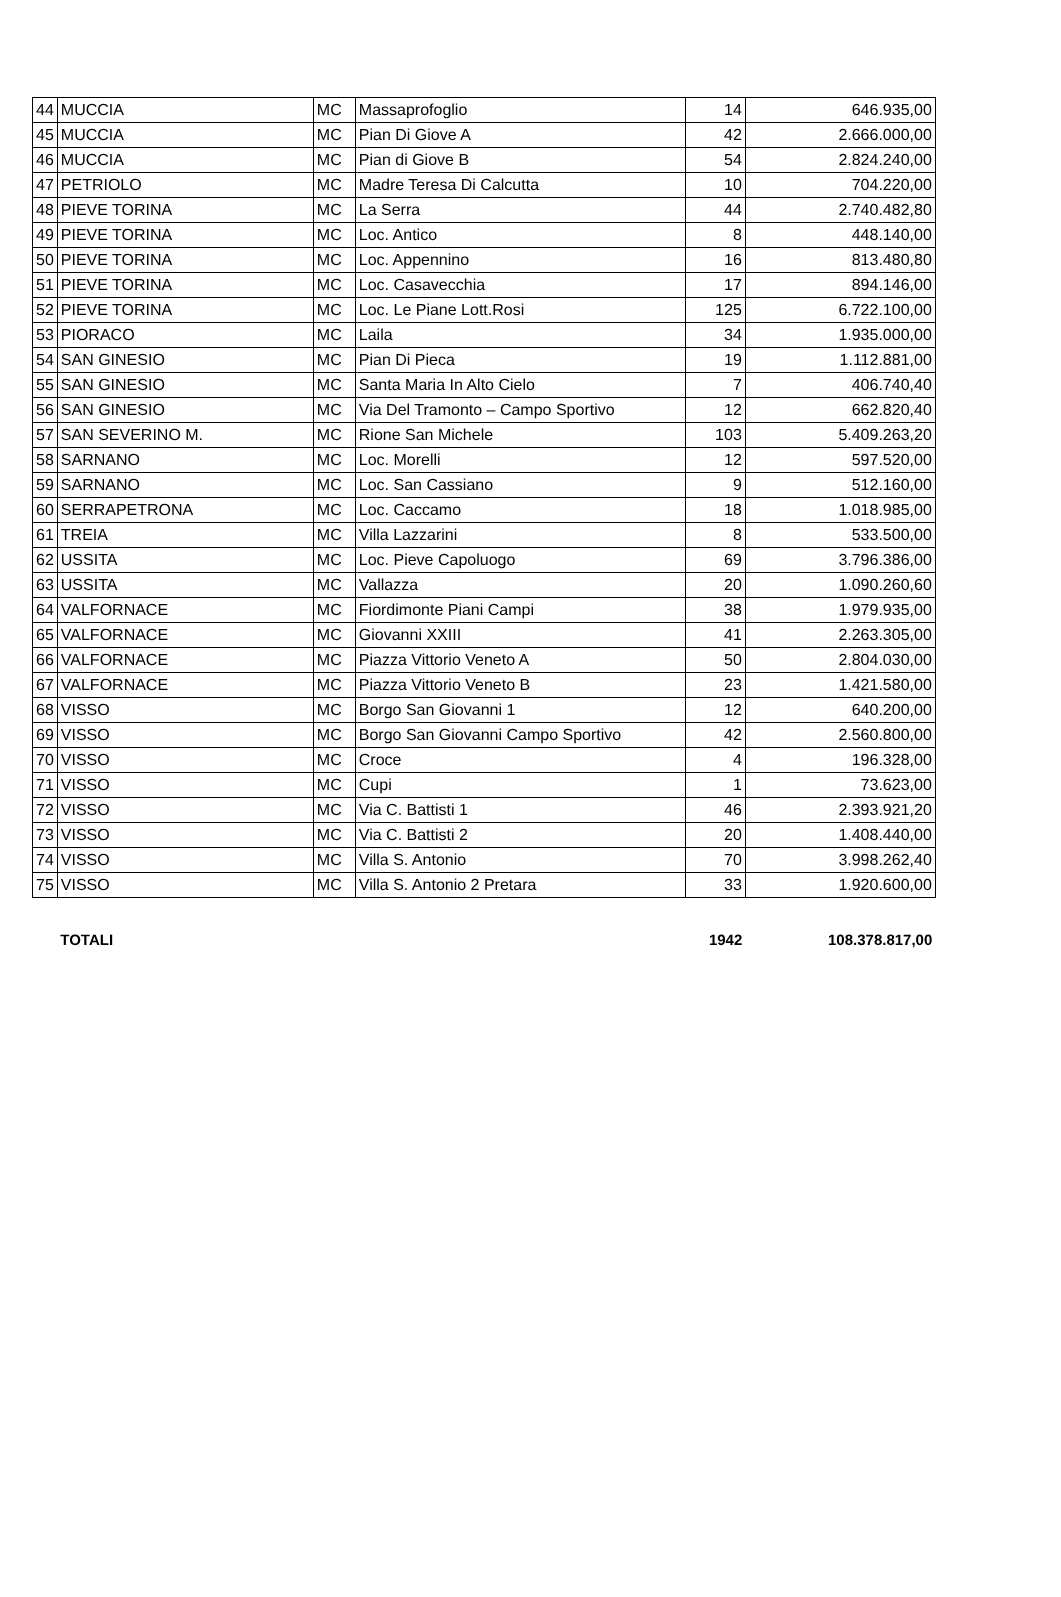| 44 | MUCCIA | MC | Massaprofoglio | 14 | 646.935,00 |
| 45 | MUCCIA | MC | Pian Di Giove A | 42 | 2.666.000,00 |
| 46 | MUCCIA | MC | Pian di Giove B | 54 | 2.824.240,00 |
| 47 | PETRIOLO | MC | Madre Teresa Di Calcutta | 10 | 704.220,00 |
| 48 | PIEVE TORINA | MC | La Serra | 44 | 2.740.482,80 |
| 49 | PIEVE TORINA | MC | Loc. Antico | 8 | 448.140,00 |
| 50 | PIEVE TORINA | MC | Loc. Appennino | 16 | 813.480,80 |
| 51 | PIEVE TORINA | MC | Loc. Casavecchia | 17 | 894.146,00 |
| 52 | PIEVE TORINA | MC | Loc. Le Piane Lott.Rosi | 125 | 6.722.100,00 |
| 53 | PIORACO | MC | Laila | 34 | 1.935.000,00 |
| 54 | SAN GINESIO | MC | Pian Di Pieca | 19 | 1.112.881,00 |
| 55 | SAN GINESIO | MC | Santa Maria In Alto Cielo | 7 | 406.740,40 |
| 56 | SAN GINESIO | MC | Via Del Tramonto – Campo Sportivo | 12 | 662.820,40 |
| 57 | SAN SEVERINO M. | MC | Rione San Michele | 103 | 5.409.263,20 |
| 58 | SARNANO | MC | Loc. Morelli | 12 | 597.520,00 |
| 59 | SARNANO | MC | Loc. San Cassiano | 9 | 512.160,00 |
| 60 | SERRAPETRONA | MC | Loc. Caccamo | 18 | 1.018.985,00 |
| 61 | TREIA | MC | Villa Lazzarini | 8 | 533.500,00 |
| 62 | USSITA | MC | Loc. Pieve Capoluogo | 69 | 3.796.386,00 |
| 63 | USSITA | MC | Vallazza | 20 | 1.090.260,60 |
| 64 | VALFORNACE | MC | Fiordimonte Piani Campi | 38 | 1.979.935,00 |
| 65 | VALFORNACE | MC | Giovanni XXIII | 41 | 2.263.305,00 |
| 66 | VALFORNACE | MC | Piazza Vittorio Veneto A | 50 | 2.804.030,00 |
| 67 | VALFORNACE | MC | Piazza Vittorio Veneto B | 23 | 1.421.580,00 |
| 68 | VISSO | MC | Borgo San Giovanni 1 | 12 | 640.200,00 |
| 69 | VISSO | MC | Borgo San Giovanni Campo Sportivo | 42 | 2.560.800,00 |
| 70 | VISSO | MC | Croce | 4 | 196.328,00 |
| 71 | VISSO | MC | Cupi | 1 | 73.623,00 |
| 72 | VISSO | MC | Via C. Battisti 1 | 46 | 2.393.921,20 |
| 73 | VISSO | MC | Via C. Battisti 2 | 20 | 1.408.440,00 |
| 74 | VISSO | MC | Villa S. Antonio | 70 | 3.998.262,40 |
| 75 | VISSO | MC | Villa S. Antonio 2 Pretara | 33 | 1.920.600,00 |
| | TOTALI | | | 1942 | 108.378.817,00 |